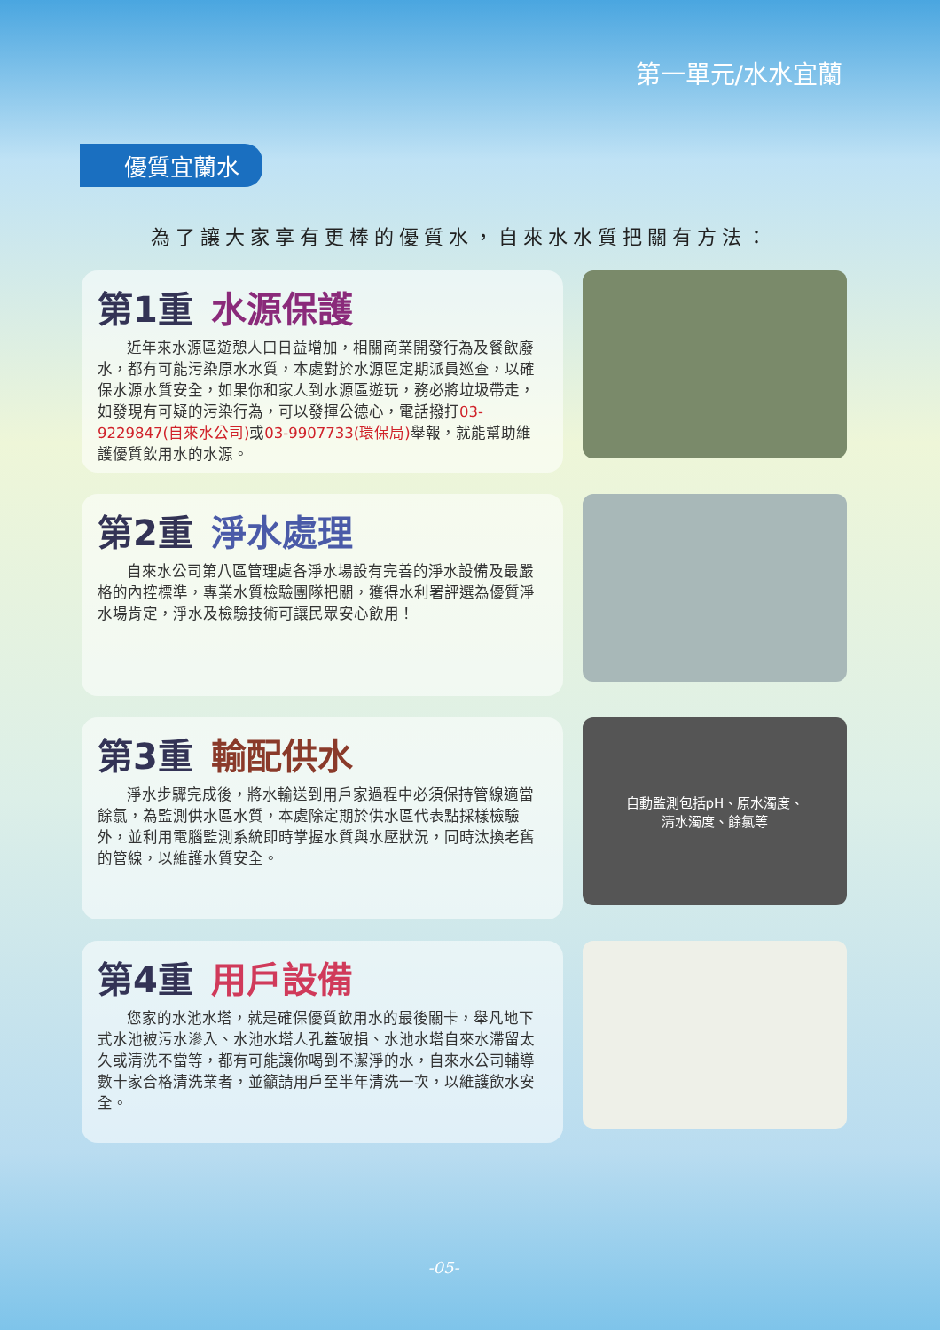第一單元/水水宜蘭
優質宜蘭水
為了讓大家享有更棒的優質水，自來水水質把關有方法：
第1重 水源保護
近年來水源區遊憩人口日益增加，相關商業開發行為及餐飲廢水，都有可能污染原水水質，本處對於水源區定期派員巡查，以確保水源水質安全，如果你和家人到水源區遊玩，務必將垃圾帶走，如發現有可疑的污染行為，可以發揮公德心，電話撥打03-9229847(自來水公司) 或03-9907733(環保局) 舉報，就能幫助維護優質飲用水的水源。
第2重 淨水處理
自來水公司第八區管理處各淨水場設有完善的淨水設備及最嚴格的內控標準，專業水質檢驗團隊把關，獲得水利署評選為優質淨水場肯定，淨水及檢驗技術可讓民眾安心飲用！
第3重 輸配供水
淨水步驟完成後，將水輸送到用戶家過程中必須保持管線適當餘氯，為監測供水區水質，本處除定期於供水區代表點採樣檢驗外，並利用電腦監測系統即時掌握水質與水壓狀況，同時汰換老舊的管線，以維護水質安全。
自動監測包括pH、原水濁度、
清水濁度、餘氯等
第4重 用戶設備
您家的水池水塔，就是確保優質飲用水的最後關卡，舉凡地下式水池被污水滲入、水池水塔人孔蓋破損、水池水塔自來水滯留太久或清洗不當等，都有可能讓你喝到不潔淨的水，自來水公司輔導數十家合格清洗業者，並籲請用戶至半年清洗一次，以維護飲水安全。
-05-